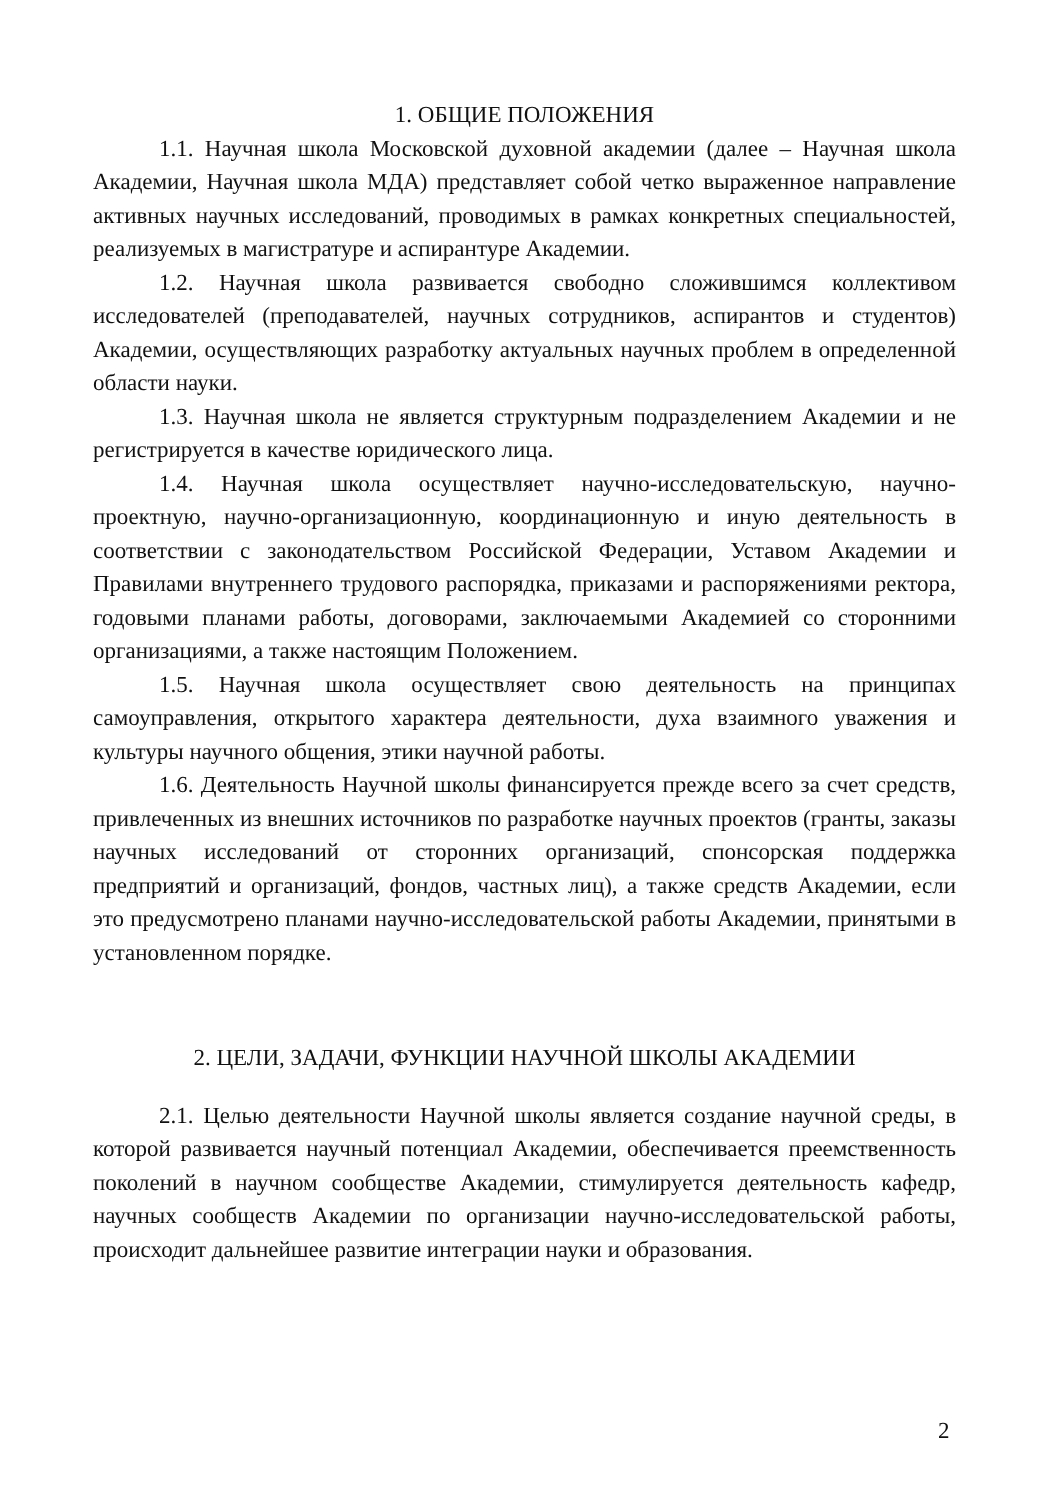1. ОБЩИЕ ПОЛОЖЕНИЯ
1.1. Научная школа Московской духовной академии (далее – Научная школа Академии, Научная школа МДА) представляет собой четко выраженное направление активных научных исследований, проводимых в рамках конкретных специальностей, реализуемых в магистратуре и аспирантуре Академии.
1.2. Научная школа развивается свободно сложившимся коллективом исследователей (преподавателей, научных сотрудников, аспирантов и студентов) Академии, осуществляющих разработку актуальных научных проблем в определенной области науки.
1.3. Научная школа не является структурным подразделением Академии и не регистрируется в качестве юридического лица.
1.4. Научная школа осуществляет научно-исследовательскую, научно-проектную, научно-организационную, координационную и иную деятельность в соответствии с законодательством Российской Федерации, Уставом Академии и Правилами внутреннего трудового распорядка, приказами и распоряжениями ректора, годовыми планами работы, договорами, заключаемыми Академией со сторонними организациями, а также настоящим Положением.
1.5. Научная школа осуществляет свою деятельность на принципах самоуправления, открытого характера деятельности, духа взаимного уважения и культуры научного общения, этики научной работы.
1.6. Деятельность Научной школы финансируется прежде всего за счет средств, привлеченных из внешних источников по разработке научных проектов (гранты, заказы научных исследований от сторонних организаций, спонсорская поддержка предприятий и организаций, фондов, частных лиц), а также средств Академии, если это предусмотрено планами научно-исследовательской работы Академии, принятыми в установленном порядке.
2. ЦЕЛИ, ЗАДАЧИ, ФУНКЦИИ НАУЧНОЙ ШКОЛЫ АКАДЕМИИ
2.1. Целью деятельности Научной школы является создание научной среды, в которой развивается научный потенциал Академии, обеспечивается преемственность поколений в научном сообществе Академии, стимулируется деятельность кафедр, научных сообществ Академии по организации научно-исследовательской работы, происходит дальнейшее развитие интеграции науки и образования.
2